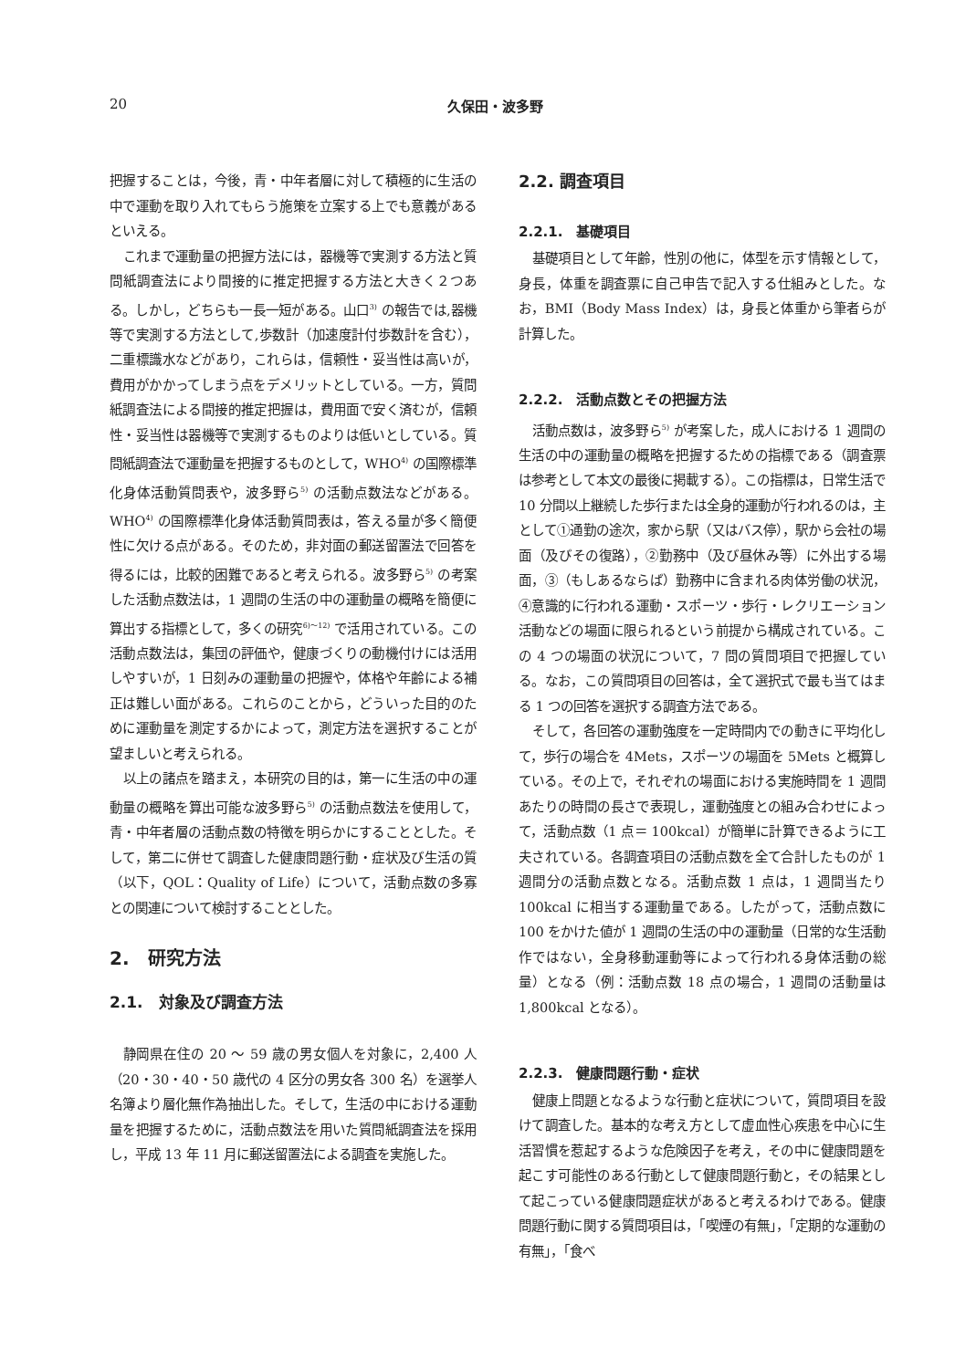20 久保田・波多野
把握することは，今後，青・中年者層に対して積極的に生活の中で運動を取り入れてもらう施策を立案する上でも意義があるといえる。
これまで運動量の把握方法には，器機等で実測する方法と質問紙調査法により間接的に推定把握する方法と大きく２つある。しかし，どちらも一長一短がある。山口<sup>3)</sup> の報告では,器機等で実測する方法として,歩数計（加速度計付歩数計を含む），二重標識水などがあり，これらは，信頼性・妥当性は高いが，費用がかかってしまう点をデメリットとしている。一方，質問紙調査法による間接的推定把握は，費用面で安く済むが，信頼性・妥当性は器機等で実測するものよりは低いとしている。質問紙調査法で運動量を把握するものとして，WHO<sup>4)</sup> の国際標準化身体活動質問表や，波多野ら<sup>5)</sup> の活動点数法などがある。WHO<sup>4)</sup> の国際標準化身体活動質問表は，答える量が多く簡便性に欠ける点がある。そのため，非対面の郵送留置法で回答を得るには，比較的困難であると考えられる。波多野ら<sup>5)</sup> の考案した活動点数法は，1 週間の生活の中の運動量の概略を簡便に算出する指標として，多くの研究<sup>6)～12)</sup> で活用されている。この活動点数法は，集団の評価や，健康づくりの動機付けには活用しやすいが，1 日刻みの運動量の把握や，体格や年齢による補正は難しい面がある。これらのことから，どういった目的のために運動量を測定するかによって，測定方法を選択することが望ましいと考えられる。
以上の諸点を踏まえ，本研究の目的は，第一に生活の中の運動量の概略を算出可能な波多野ら<sup>5)</sup> の活動点数法を使用して，青・中年者層の活動点数の特徴を明らかにすることとした。そして，第二に併せて調査した健康問題行動・症状及び生活の質（以下，QOL：Quality of Life）について，活動点数の多寡との関連について検討することとした。
2.　研究方法
2.1.　対象及び調査方法
静岡県在住の 20 ～ 59 歳の男女個人を対象に，2,400 人（20・30・40・50 歳代の 4 区分の男女各 300 名）を選挙人名簿より層化無作為抽出した。そして，生活の中における運動量を把握するために，活動点数法を用いた質問紙調査法を採用し，平成 13 年 11 月に郵送留置法による調査を実施した。
2.2. 調査項目
2.2.1.　基礎項目
基礎項目として年齢，性別の他に，体型を示す情報として，身長，体重を調査票に自己申告で記入する仕組みとした。なお，BMI（Body Mass Index）は，身長と体重から筆者らが計算した。
2.2.2.　活動点数とその把握方法
活動点数は，波多野ら<sup>5)</sup> が考案した，成人における 1 週間の生活の中の運動量の概略を把握するための指標である（調査票は参考として本文の最後に掲載する）。この指標は，日常生活で 10 分間以上継続した歩行または全身的運動が行われるのは，主として①通勤の途次，家から駅（又はバス停），駅から会社の場面（及びその復路），②勤務中（及び昼休み等）に外出する場面，③（もしあるならば）勤務中に含まれる肉体労働の状況，④意識的に行われる運動・スポーツ・歩行・レクリエーション活動などの場面に限られるという前提から構成されている。この 4 つの場面の状況について，7 問の質問項目で把握している。なお，この質問項目の回答は，全て選択式で最も当てはまる 1 つの回答を選択する調査方法である。
そして，各回答の運動強度を一定時間内での動きに平均化して，歩行の場合を 4Mets，スポーツの場面を 5Mets と概算している。その上で，それぞれの場面における実施時間を 1 週間あたりの時間の長さで表現し，運動強度との組み合わせによって，活動点数（1 点＝ 100kcal）が簡単に計算できるように工夫されている。各調査項目の活動点数を全て合計したものが 1 週間分の活動点数となる。活動点数 1 点は，1 週間当たり 100kcal に相当する運動量である。したがって，活動点数に 100 をかけた値が 1 週間の生活の中の運動量（日常的な生活動作ではない，全身移動運動等によって行われる身体活動の総量）となる（例：活動点数 18 点の場合，1 週間の活動量は 1,800kcal となる）。
2.2.3.　健康問題行動・症状
健康上問題となるような行動と症状について，質問項目を設けて調査した。基本的な考え方として虚血性心疾患を中心に生活習慣を惹起するような危険因子を考え，その中に健康問題を起こす可能性のある行動として健康問題行動と，その結果として起こっている健康問題症状があると考えるわけである。健康問題行動に関する質問項目は，「喫煙の有無」，「定期的な運動の有無」，「食べ